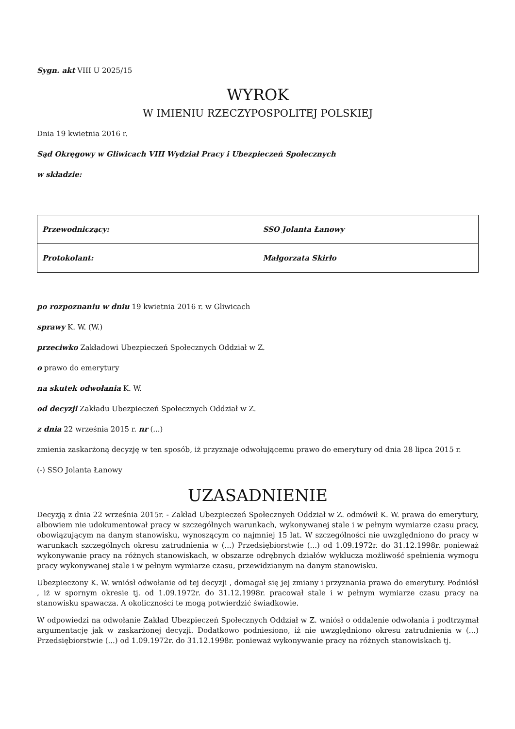Sygn. akt VIII U 2025/15
WYROK
W IMIENIU RZECZYPOSPOLITEJ POLSKIEJ
Dnia 19 kwietnia 2016 r.
Sąd Okręgowy w Gliwicach VIII Wydział Pracy i Ubezpieczeń Społecznych
w składzie:
| Przewodniczący: | SSO Jolanta Łanowy |
| Protokolant: | Małgorzata Skirło |
po rozpoznaniu w dniu 19 kwietnia 2016 r. w Gliwicach
sprawy K. W. (W.)
przeciwko Zakładowi Ubezpieczeń Społecznych Oddział w Z.
o prawo do emerytury
na skutek odwołania K. W.
od decyzji Zakładu Ubezpieczeń Społecznych Oddział w Z.
z dnia 22 września 2015 r. nr (...)
zmienia zaskarżoną decyzję w ten sposób, iż przyznaje odwołującemu prawo do emerytury od dnia 28 lipca 2015 r.
(-) SSO Jolanta Łanowy
UZASADNIENIE
Decyzją z dnia 22 września 2015r. - Zakład Ubezpieczeń Społecznych Oddział w Z. odmówił K. W. prawa do emerytury, albowiem nie udokumentował pracy w szczególnych warunkach, wykonywanej stale i w pełnym wymiarze czasu pracy, obowiązującym na danym stanowisku, wynoszącym co najmniej 15 lat. W szczególności nie uwzględniono do pracy w warunkach szczególnych okresu zatrudnienia w (...) Przedsiębiorstwie (...) od 1.09.1972r. do 31.12.1998r. ponieważ wykonywanie pracy na różnych stanowiskach, w obszarze odrębnych działów wyklucza możliwość spełnienia wymogu pracy wykonywanej stale i w pełnym wymiarze czasu, przewidzianym na danym stanowisku.
Ubezpieczony K. W. wniósł odwołanie od tej decyzji , domagał się jej zmiany i przyznania prawa do emerytury. Podniósł , iż w spornym okresie tj. od 1.09.1972r. do 31.12.1998r. pracował stale i w pełnym wymiarze czasu pracy na stanowisku spawacza. A okoliczności te mogą potwierdzić świadkowie.
W odpowiedzi na odwołanie Zakład Ubezpieczeń Społecznych Oddział w Z. wniósł o oddalenie odwołania i podtrzymał argumentację jak w zaskarżonej decyzji. Dodatkowo podniesiono, iż nie uwzględniono okresu zatrudnienia w (...) Przedsiębiorstwie (...) od 1.09.1972r. do 31.12.1998r. ponieważ wykonywanie pracy na różnych stanowiskach tj.